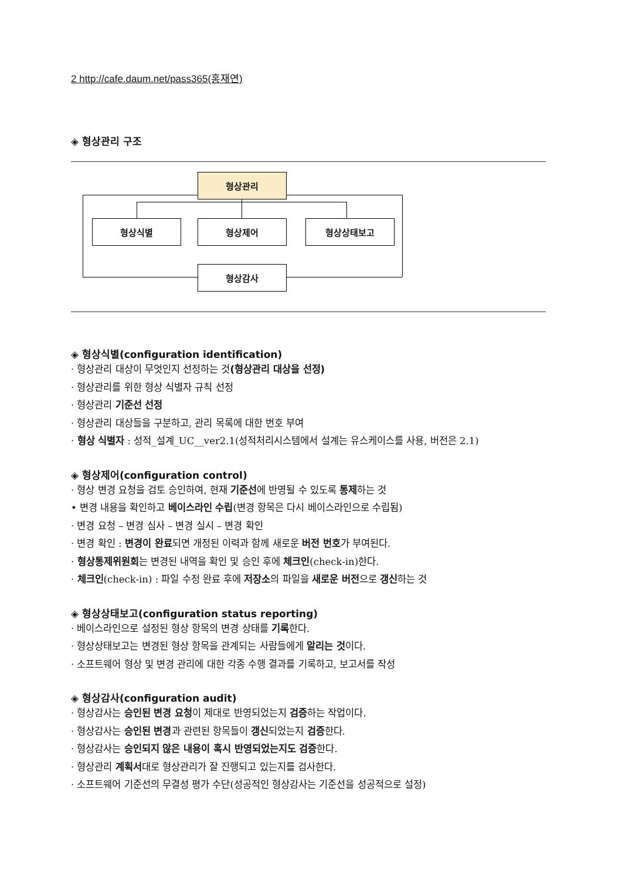2 http://cafe.daum.net/pass365(홍재연)
◈ 형상관리 구조
형상관리
형상식별 형상제어 형상상태보고
형상감사
◈ 형상식별(configuration identification)
· 형상관리 대상이 무엇인지 선정하는 것(형상관리 대상을 선정)
· 형상관리를 위한 형상 식별자 규칙 선정
· 형상관리 기준선 선정
· 형상관리 대상들을 구분하고, 관리 목록에 대한 번호 부여
· 형상 식별자 : 성적_설계_UC__ver2.1(성적처리시스템에서 설계는 유스케이스를 사용, 버전은 2.1)
◈ 형상제어(configuration control)
· 형상 변경 요청을 검토 승인하여, 현재 기준선에 반영될 수 있도록 통제하는 것
• 변경 내용을 확인하고 베이스라인 수립(변경 항목은 다시 베이스라인으로 수립됨)
· 변경 요청 – 변경 심사 – 변경 실시 – 변경 확인
· 변경 확인 : 변경이 완료되면 개정된 이력과 함께 새로운 버전 번호가 부여된다.
· 형상통제위원회는 변경된 내역을 확인 및 승인 후에 체크인(check-in)한다.
· 체크인(check-in) : 파일 수정 완료 후에 저장소의 파일을 새로운 버전으로 갱신하는 것
◈ 형상상태보고(configuration status reporting)
· 베이스라인으로 설정된 형상 항목의 변경 상태를 기록한다.
· 형상상태보고는 변경된 형상 항목을 관계되는 사람들에게 알리는 것이다.
· 소프트웨어 형상 및 변경 관리에 대한 각종 수행 결과를 기록하고, 보고서를 작성
◈ 형상감사(configuration audit)
· 형상감사는 승인된 변경 요청이 제대로 반영되었는지 검증하는 작업이다.
· 형상감사는 승인된 변경과 관련된 항목들이 갱신되었는지 검증한다.
· 형상감사는 승인되지 않은 내용이 혹시 반영되었는지도 검증한다.
· 형상관리 계획서대로 형상관리가 잘 진행되고 있는지를 검사한다.
· 소프트웨어 기준선의 무결성 평가 수단(성공적인 형상감사는 기준선을 성공적으로 설정)